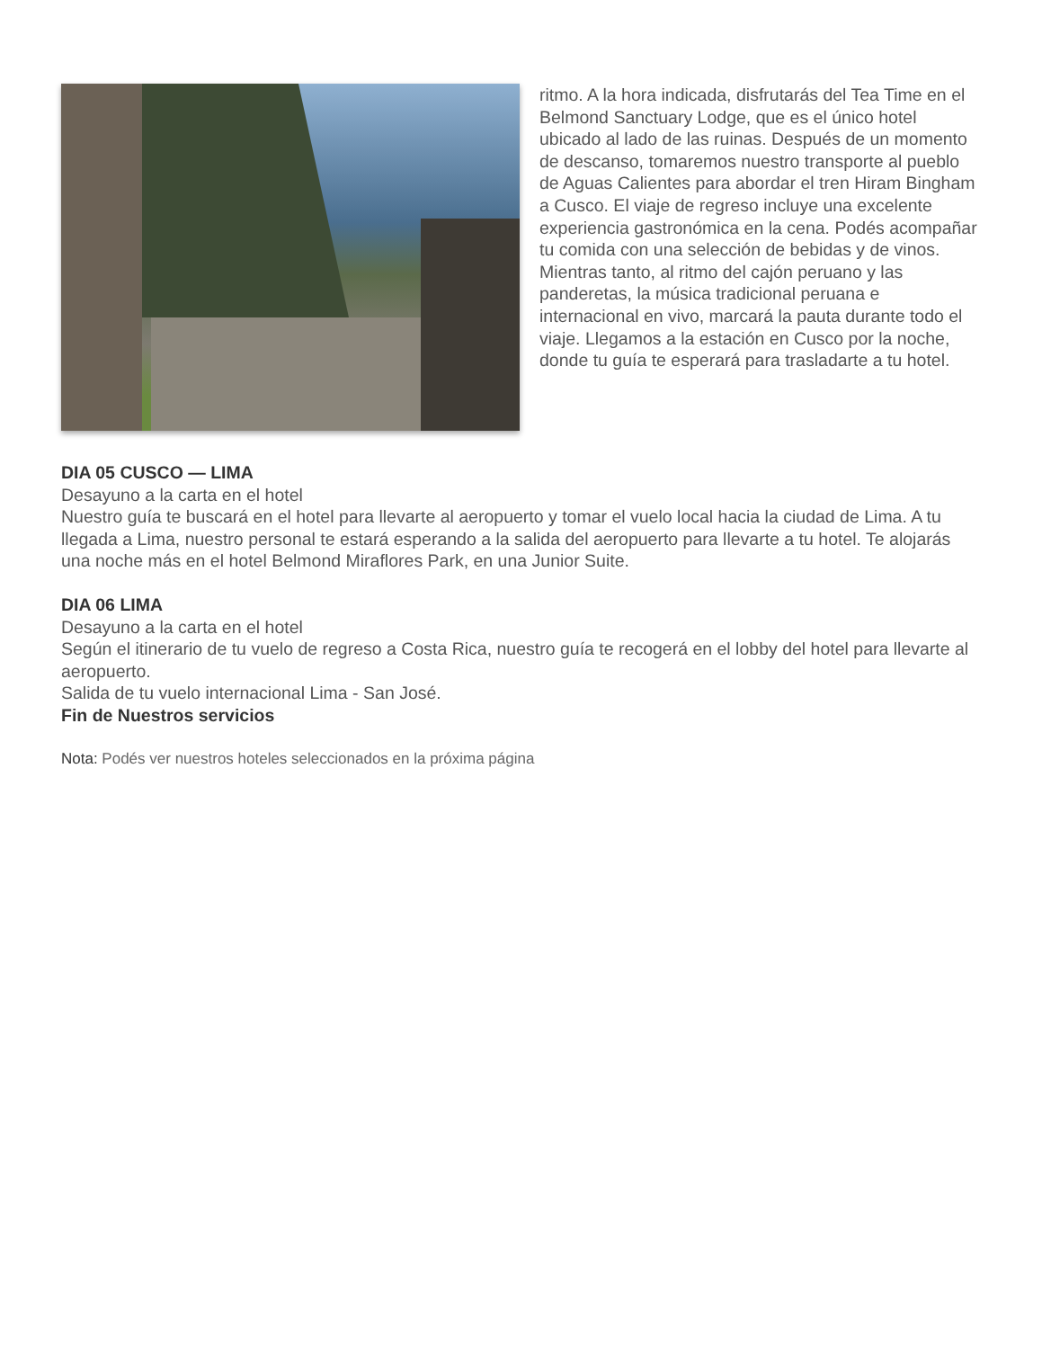ritmo. A la hora indicada, disfrutarás del Tea Time en el Belmond Sanctuary Lodge, que es el único hotel ubicado al lado de las ruinas. Después de un momento de descanso, tomaremos nuestro transporte al pueblo de Aguas Calientes para abordar el tren Hiram Bingham a Cusco. El viaje de regreso incluye una excelente experiencia gastronómica en la cena. Podés acompañar tu comida con una selección de bebidas y de vinos. Mientras tanto, al ritmo del cajón peruano y las panderetas, la música tradicional peruana e internacional en vivo, marcará la pauta durante todo el viaje. Llegamos a la estación en Cusco por la noche, donde tu guía te esperará para trasladarte a tu hotel.
DIA 05 CUSCO — LIMA
Desayuno a la carta en el hotel
Nuestro guía te buscará en el hotel para llevarte al aeropuerto y tomar el vuelo local hacia la ciudad de Lima. A tu llegada a Lima, nuestro personal te estará esperando a la salida del aeropuerto para llevarte a tu hotel. Te alojarás una noche más en el hotel Belmond Miraflores Park, en una Junior Suite.
DIA 06 LIMA
Desayuno a la carta en el hotel
Según el itinerario de tu vuelo de regreso a Costa Rica, nuestro guía te recogerá en el lobby del hotel para llevarte al aeropuerto.
Salida de tu vuelo internacional Lima - San José.
Fin de Nuestros servicios
Nota: Podés ver nuestros hoteles seleccionados en la próxima página